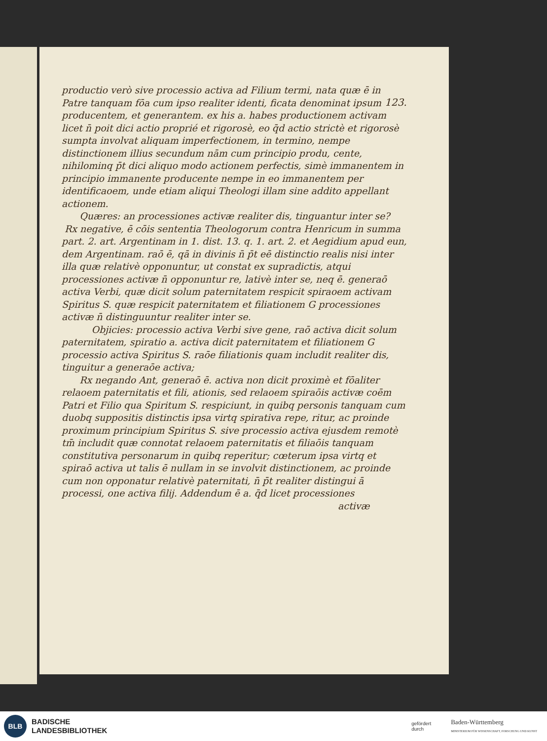123.
productio verò sive processio activa ad Filium termi, nata quæ ē in Patre tanquam fōa cum ipso realiter identi, ficata denominat ipsum producentem, et generantem. ex his a. habes productionem activam licet n̄ poit dici actio proprié et rigorosè, eo q̄d actio strictè et rigorosè sumpta involvat aliquam imperfectionem, in termino, nempe distinctionem illius secundum nām cum principio produ, cente, nihilominq p̄t dici aliquo modo actionem perfectis, simè immanentem in principio immanente producente nempe in eo immanentem per identificaoem, unde etiam aliqui Theologi illam sine addito appellant actionem.
Quæres: an processiones activæ realiter dis, tinguantur inter se? Rx negative, ē cōis sententia Theologorum contra Henricum in summa part. 2. art. Argentinam in 1. dist. 13. q. 1. art. 2. et Aegidium apud eun, dem Argentinam. raō ē, qā in divinis n̄ p̄t eē distinctio realis nisi inter illa quæ relativè opponuntur, ut constat ex supradictis, atqui processiones activæ n̄ opponuntur re, lativè inter se, neq ē. generaō activa Verbi, quæ dicit solum paternitatem respicit spiraoem activam Spiritus S. quæ respicit paternitatem et filiationem G processiones activæ n̄ distinguuntur realiter inter se.
Objicies: processio activa Verbi sive gene, raō activa dicit solum paternitatem, spiratio a. activa dicit paternitatem et filiationem G processio activa Spiritus S. raōe filiationis quam includit realiter dis, tinguitur a generaōe activa;
Rx negando Ant, generaō ē. activa non dicit proximè et fōaliter relaoem paternitatis et fili, ationis, sed relaoem spiraōis activæ coēm Patri et Filio qua Spiritum S. respiciunt, in quibq personis tanquam cum duobq suppositis distinctis ipsa virtq spirativa repe, ritur, ac proinde proximum principium Spiritus S. sive processio activa ejusdem remotè tm̄ includit quæ connotat relaoem paternitatis et filiaōis tanquam constitutiva personarum in quibq reperitur; cœterum ipsa virtq et spiraō activa ut talis ē nullam in se involvit distinctionem, ac proinde cum non opponatur relativè paternitati, n̄ p̄t realiter distingui ā processi, one activa filij. Addendum ē a. q̄d licet processiones
activæ
BLB
BADISCHE
LANDESBIBLIOTHEK
gefördert
durch
Baden-Württemberg
MINISTERIUM FÜR WISSENSCHAFT, FORSCHUNG UND KUNST